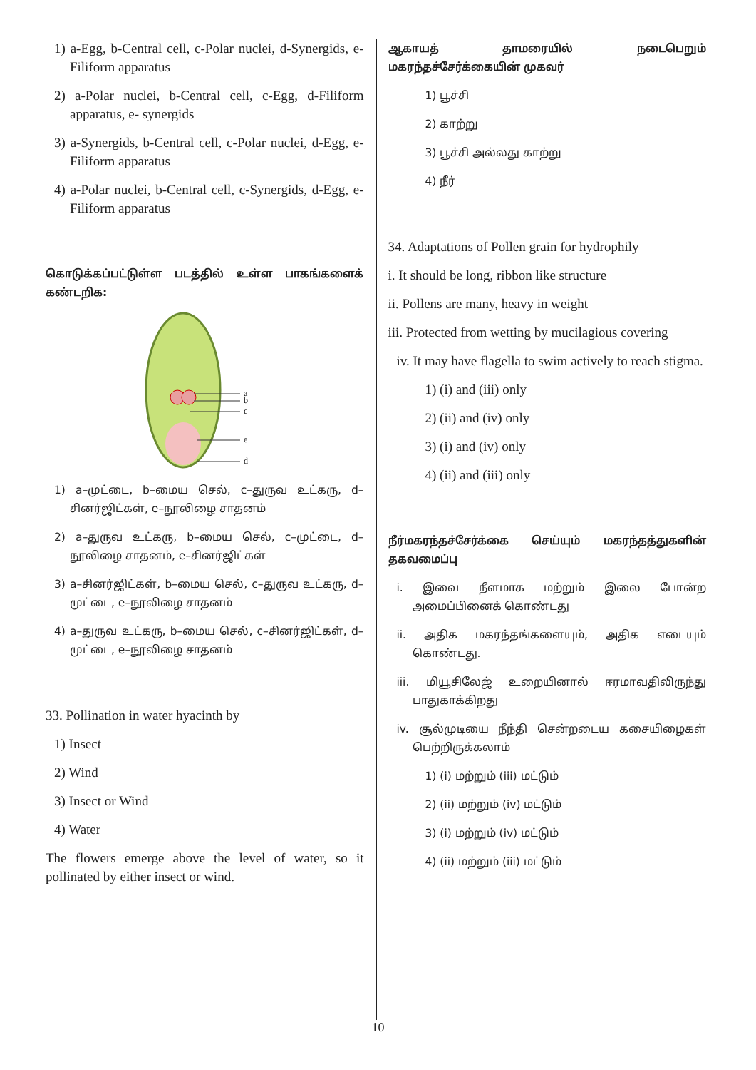1) a-Egg, b-Central cell, c-Polar nuclei, d-Synergids, e-Filiform apparatus
2) a-Polar nuclei, b-Central cell, c-Egg, d-Filiform apparatus, e- synergids
3) a-Synergids, b-Central cell, c-Polar nuclei, d-Egg, e-Filiform apparatus
4) a-Polar nuclei, b-Central cell, c-Synergids, d-Egg, e-Filiform apparatus
கொடுக்கப்பட்டுள்ள படத்தில் உள்ள பாகங்களைக் கண்டறிக:
a
b
c
e
d
1) a–முட்டை, b–மைய செல், c–துருவ உட்கரு, d–சினர்ஜிட்கள், e–நூலிழை சாதனம்
2) a–துருவ உட்கரு, b–மைய செல், c–முட்டை, d–நூலிழை சாதனம், e–சினர்ஜிட்கள்
3) a–சினர்ஜிட்கள், b–மைய செல், c–துருவ உட்கரு, d–முட்டை, e–நூலிழை சாதனம்
4) a–துருவ உட்கரு, b–மைய செல், c–சினர்ஜிட்கள், d–முட்டை, e–நூலிழை சாதனம்
33. Pollination in water hyacinth by
1) Insect
2) Wind
3) Insect or Wind
4) Water
The flowers emerge above the level of water, so it pollinated by either insect or wind.
ஆகாயத் தாமரையில் நடைபெறும் மகரந்தச்சேர்க்கையின் முகவர்
1) பூச்சி
2) காற்று
3) பூச்சி அல்லது காற்று
4) நீர்
34. Adaptations of Pollen grain for hydrophily
i. It should be long, ribbon like structure
ii. Pollens are many, heavy in weight
iii. Protected from wetting by mucilagious covering
iv. It may have flagella to swim actively to reach stigma.
1) (i) and (iii) only
2) (ii) and (iv) only
3) (i) and (iv) only
4) (ii) and (iii) only
நீர்மகரந்தச்சேர்க்கை செய்யும் மகரந்தத்துகளின் தகவமைப்பு
i. இவை நீளமாக மற்றும் இலை போன்ற அமைப்பினைக் கொண்டது
ii. அதிக மகரந்தங்களையும், அதிக எடையும் கொண்டது.
iii. மியூசிலேஜ் உறையினால் ஈரமாவதிலிருந்து பாதுகாக்கிறது
iv. சூல்முடியை நீந்தி சென்றடைய கசையிழைகள் பெற்றிருக்கலாம்
1) (i) மற்றும் (iii) மட்டும்
2) (ii) மற்றும் (iv) மட்டும்
3) (i) மற்றும் (iv) மட்டும்
4) (ii) மற்றும் (iii) மட்டும்
10